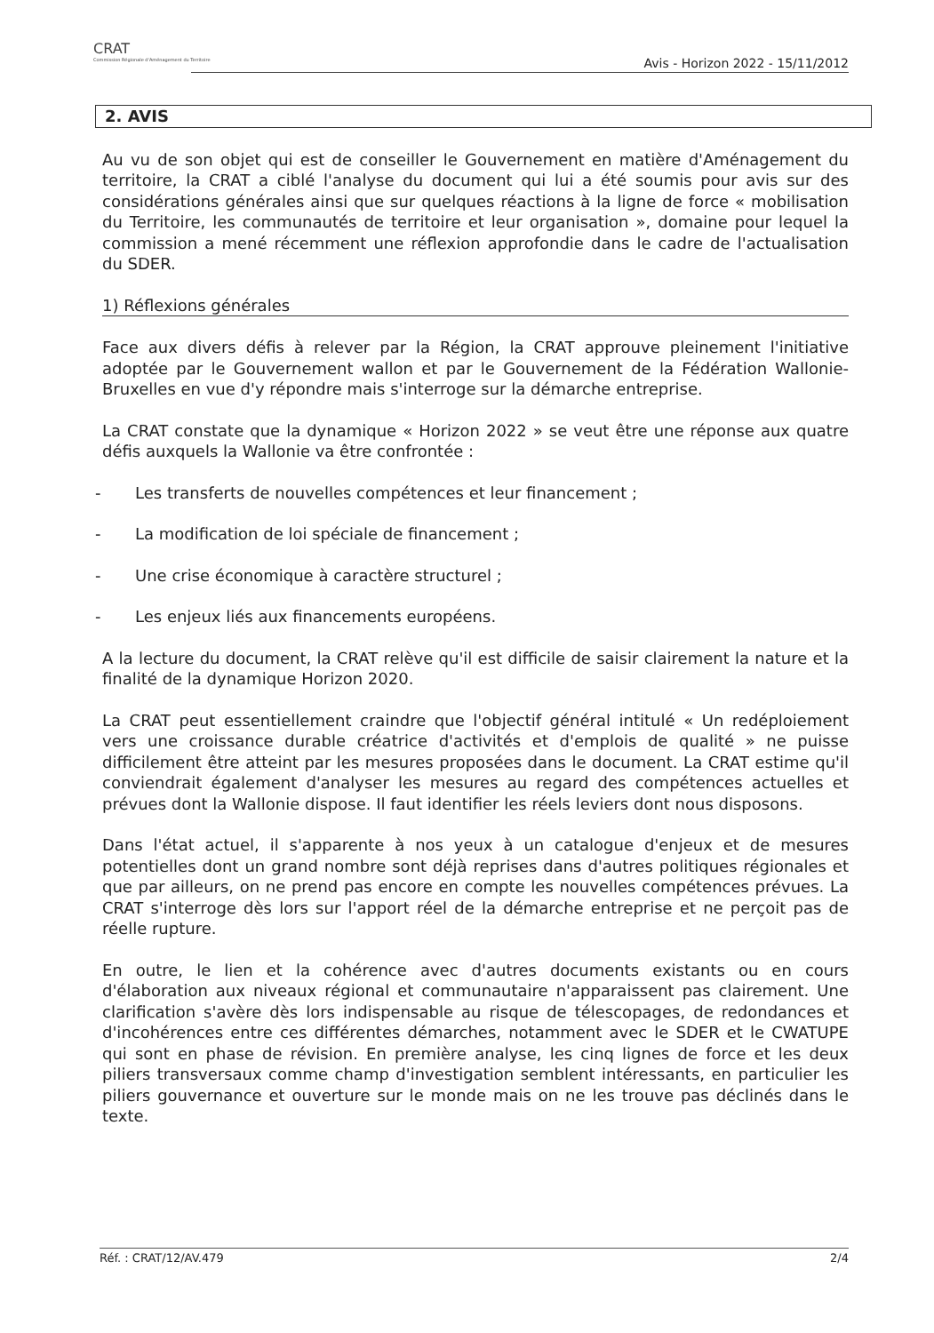CRAT
Commission Régionale d'Aménagement du Territoire
Avis - Horizon 2022 - 15/11/2012
2. AVIS
Au vu de son objet qui est de conseiller le Gouvernement en matière d'Aménagement du territoire, la CRAT a ciblé l'analyse du document qui lui a été soumis pour avis sur des considérations générales ainsi que sur quelques réactions à la ligne de force « mobilisation du Territoire, les communautés de territoire et leur organisation », domaine pour lequel la commission a mené récemment une réflexion approfondie dans le cadre de l'actualisation du SDER.
1) Réflexions générales
Face aux divers défis à relever par la Région, la CRAT approuve pleinement l'initiative adoptée par le Gouvernement wallon et par le Gouvernement de la Fédération Wallonie-Bruxelles en vue d'y répondre mais s'interroge sur la démarche entreprise.
La CRAT constate que la dynamique « Horizon 2022 » se veut être une réponse aux quatre défis auxquels la Wallonie va être confrontée :
- Les transferts de nouvelles compétences et leur financement ;
- La modification de loi spéciale de financement ;
- Une crise économique à caractère structurel ;
- Les enjeux liés aux financements européens.
A la lecture du document, la CRAT relève qu'il est difficile de saisir clairement la nature et la finalité de la dynamique Horizon 2020.
La CRAT peut essentiellement craindre que l'objectif général intitulé « Un redéploiement vers une croissance durable créatrice d'activités et d'emplois de qualité » ne puisse difficilement être atteint par les mesures proposées dans le document. La CRAT estime qu'il conviendrait également d'analyser les mesures au regard des compétences actuelles et prévues dont la Wallonie dispose. Il faut identifier les réels leviers dont nous disposons.
Dans l'état actuel, il s'apparente à nos yeux à un catalogue d'enjeux et de mesures potentielles dont un grand nombre sont déjà reprises dans d'autres politiques régionales et que par ailleurs, on ne prend pas encore en compte les nouvelles compétences prévues. La CRAT s'interroge dès lors sur l'apport réel de la démarche entreprise et ne perçoit pas de réelle rupture.
En outre, le lien et la cohérence avec d'autres documents existants ou en cours d'élaboration aux niveaux régional et communautaire n'apparaissent pas clairement. Une clarification s'avère dès lors indispensable au risque de télescopages, de redondances et d'incohérences entre ces différentes démarches, notamment avec le SDER et le CWATUPE qui sont en phase de révision. En première analyse, les cinq lignes de force et les deux piliers transversaux comme champ d'investigation semblent intéressants, en particulier les piliers gouvernance et ouverture sur le monde mais on ne les trouve pas déclinés dans le texte.
Réf. : CRAT/12/AV.479 2/4